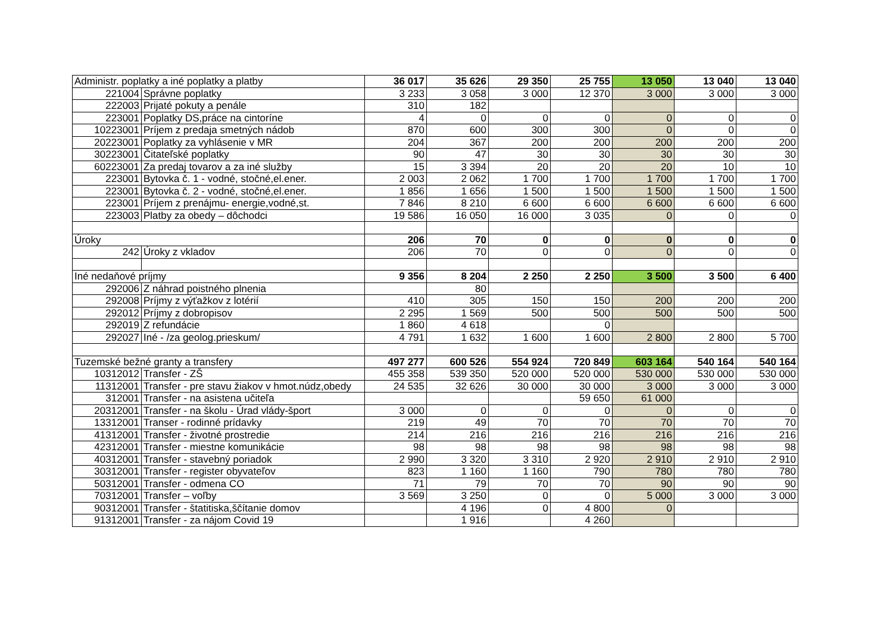| Administr. poplatky a iné poplatky a platby | | 36 017 | 35 626 | 29 350 | 25 755 | 13 050 | 13 040 | 13 040 |
| 221004 | Správne poplatky | 3 233 | 3 058 | 3 000 | 12 370 | 3 000 | 3 000 | 3 000 |
| 222003 | Prijaté pokuty a penále | 310 | 182 | | | | | |
| 223001 | Poplatky DS,práce na cintoríne | 4 | 0 | 0 | 0 | 0 | 0 | 0 |
| 10223001 | Príjem z predaja smetných nádob | 870 | 600 | 300 | 300 | 0 | 0 | 0 |
| 20223001 | Poplatky za vyhlásenie v MR | 204 | 367 | 200 | 200 | 200 | 200 | 200 |
| 30223001 | Čitateľské poplatky | 90 | 47 | 30 | 30 | 30 | 30 | 30 |
| 60223001 | Za predaj tovarov a za iné služby | 15 | 3 394 | 20 | 20 | 20 | 10 | 10 |
| 223001 | Bytovka č. 1 - vodné, stočné,el.ener. | 2 003 | 2 062 | 1 700 | 1 700 | 1 700 | 1 700 | 1 700 |
| 223001 | Bytovka č. 2 - vodné, stočné,el.ener. | 1 856 | 1 656 | 1 500 | 1 500 | 1 500 | 1 500 | 1 500 |
| 223001 | Príjem z prenájmu- energie,vodné,st. | 7 846 | 8 210 | 6 600 | 6 600 | 6 600 | 6 600 | 6 600 |
| 223003 | Platby za obedy – dôchodci | 19 586 | 16 050 | 16 000 | 3 035 | 0 | 0 | 0 |
| Úroky | | 206 | 70 | 0 | 0 | 0 | 0 | 0 |
| 242 | Úroky z vkladov | 206 | 70 | 0 | 0 | 0 | 0 | 0 |
| Iné nedaňové príjmy | | 9 356 | 8 204 | 2 250 | 2 250 | 3 500 | 3 500 | 6 400 |
| 292006 | Z náhrad poistného plnenia | | 80 | | | | | |
| 292008 | Príjmy z výťažkov z lotérií | 410 | 305 | 150 | 150 | 200 | 200 | 200 |
| 292012 | Príjmy z dobropisov | 2 295 | 1 569 | 500 | 500 | 500 | 500 | 500 |
| 292019 | Z refundácie | 1 860 | 4 618 | | 0 | | | |
| 292027 | Iné - /za geolog.prieskum/ | 4 791 | 1 632 | 1 600 | 1 600 | 2 800 | 2 800 | 5 700 |
| Tuzemské bežné granty a transfery | | 497 277 | 600 526 | 554 924 | 720 849 | 603 164 | 540 164 | 540 164 |
| 10312012 | Transfer - ZŠ | 455 358 | 539 350 | 520 000 | 520 000 | 530 000 | 530 000 | 530 000 |
| 11312001 | Transfer - pre stavu žiakov v hmot.núdz,obedy | 24 535 | 32 626 | 30 000 | 30 000 | 3 000 | 3 000 | 3 000 |
| 312001 | Transfer - na asistena učiteľa | | | | 59 650 | 61 000 | | |
| 20312001 | Transfer - na školu - Úrad vlády-šport | 3 000 | 0 | 0 | 0 | 0 | 0 | 0 |
| 13312001 | Transer - rodinné prídavky | 219 | 49 | 70 | 70 | 70 | 70 | 70 |
| 41312001 | Transfer - životné prostredie | 214 | 216 | 216 | 216 | 216 | 216 | 216 |
| 42312001 | Transfer - miestne komunikácie | 98 | 98 | 98 | 98 | 98 | 98 | 98 |
| 40312001 | Transfer - stavebný poriadok | 2 990 | 3 320 | 3 310 | 2 920 | 2 910 | 2 910 | 2 910 |
| 30312001 | Transfer - register obyvateľov | 823 | 1 160 | 1 160 | 790 | 780 | 780 | 780 |
| 50312001 | Transfer - odmena CO | 71 | 79 | 70 | 70 | 90 | 90 | 90 |
| 70312001 | Transfer – voľby | 3 569 | 3 250 | 0 | 0 | 5 000 | 3 000 | 3 000 |
| 90312001 | Transfer - štatitiska,ščítanie domov | | 4 196 | 0 | 4 800 | 0 | | |
| 91312001 | Transfer - za nájom Covid 19 | | 1 916 | | 4 260 | | | |